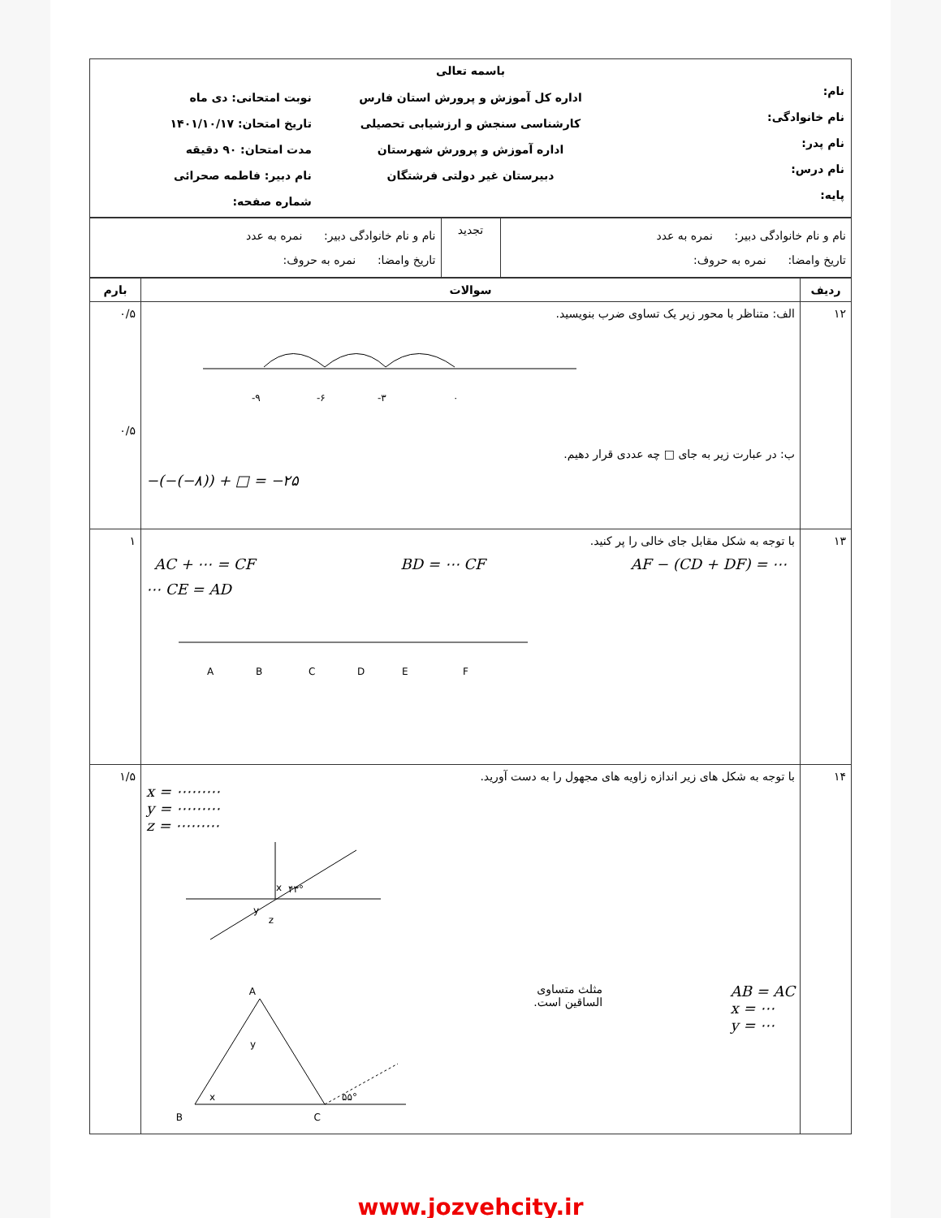| باسمه تعالی | | |
| نام: نام خانوادگی: نام پدر: نام درس: پایه: | اداره کل آموزش و پرورش استان فارس کارشناسی سنجش و ارزشیابی تحصیلی اداره آموزش و پرورش شهرستان دبیرستان غیر دولتی فرشتگان | نوبت امتحانی: دی ماه تاریخ امتحان: ۱۴۰۱/۱۰/۱۷ مدت امتحان: ۹۰ دقیقه نام دبیر: فاطمه صحرائی شماره صفحه: |
| نام و نام خانوادگی دبیر: نمره به عدد تاریخ وامضا: نمره به حروف: | تجدید | نام و نام خانوادگی دبیر: نمره به عدد تاریخ وامضا: نمره به حروف: |
| ردیف | سوالات | بارم |
| --- | --- | --- |
| ۱۲ | الف: متناظر با محور زیر یک تساوی ضرب بنویسید. -۹ -۶ -۳ ۰ ب: در عبارت زیر به جای □ چه عددی قرار دهیم. −(−(−۸)) + □ = −۲۵ | ۰/۵ ۰/۵ |
| ۱۳ | با توجه به شکل مقابل جای خالی را پر کنید. AC + ⋯ = CF BD = ⋯ CF AF − (CD + DF) = ⋯ ⋯ CE = AD A B C D E F | ۱ |
| ۱۴ | با توجه به شکل های زیر اندازه زاویه های مجهول را به دست آورید. x = ⋯⋯⋯ y = ⋯⋯⋯ z = ⋯⋯⋯ x ۴۳° y z AB = AC x = ⋯ y = ⋯ مثلث متساوی الساقین است. A B C x y ۵۵° | ۱/۵ |
www.jozvehcity.ir